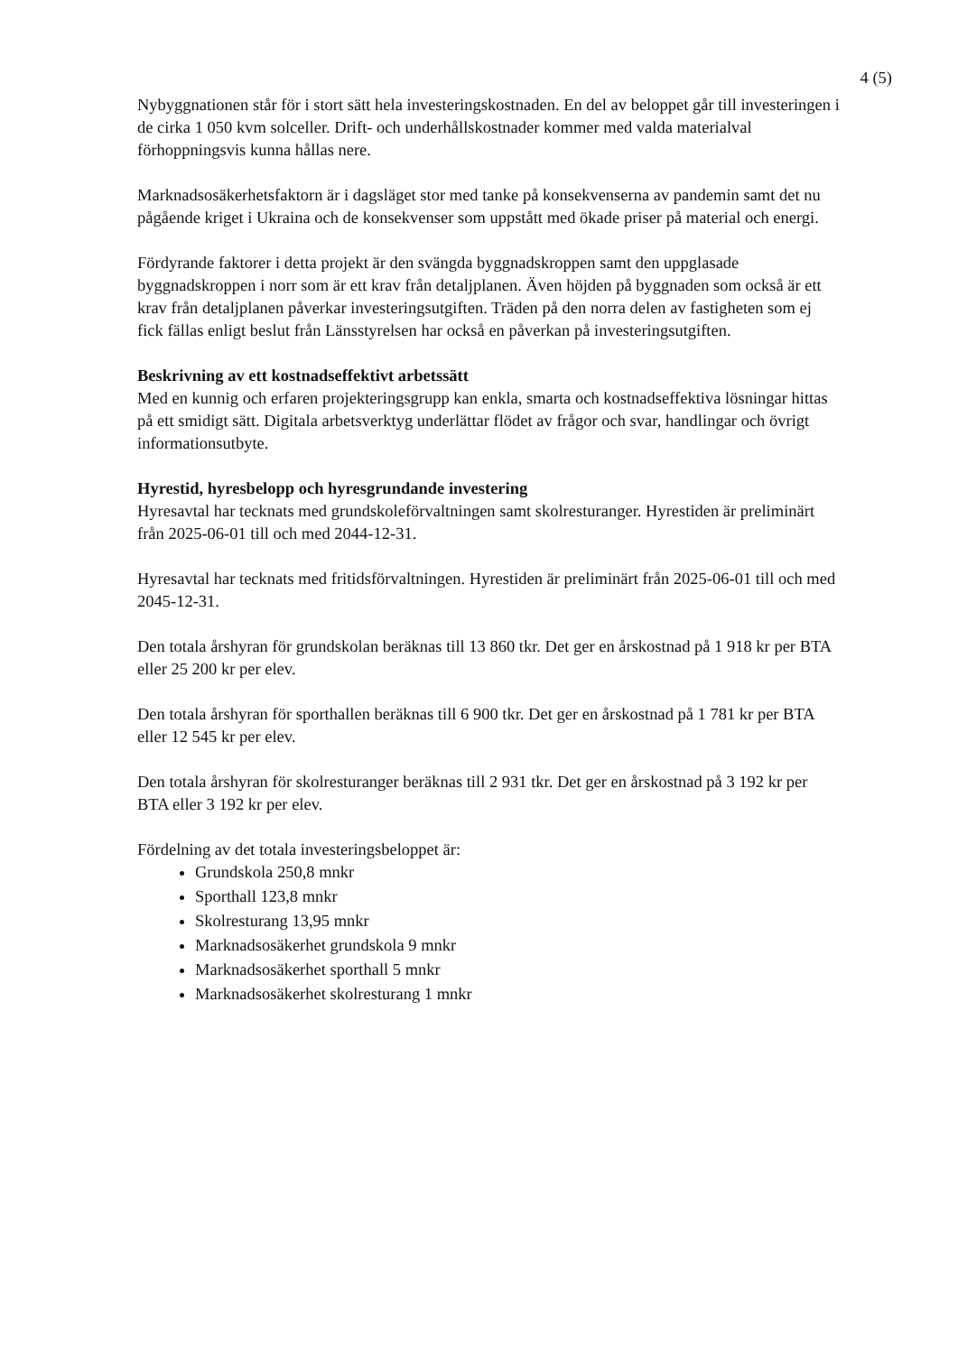4 (5)
Nybyggnationen står för i stort sätt hela investeringskostnaden. En del av beloppet går till investeringen i de cirka 1 050 kvm solceller. Drift- och underhållskostnader kommer med valda materialval förhoppningsvis kunna hållas nere.
Marknadsosäkerhetsfaktorn är i dagsläget stor med tanke på konsekvenserna av pandemin samt det nu pågående kriget i Ukraina och de konsekvenser som uppstått med ökade priser på material och energi.
Fördyrande faktorer i detta projekt är den svängda byggnadskroppen samt den uppglasade byggnadskroppen i norr som är ett krav från detaljplanen. Även höjden på byggnaden som också är ett krav från detaljplanen påverkar investeringsutgiften. Träden på den norra delen av fastigheten som ej fick fällas enligt beslut från Länsstyrelsen har också en påverkan på investeringsutgiften.
Beskrivning av ett kostnadseffektivt arbetssätt
Med en kunnig och erfaren projekteringsgrupp kan enkla, smarta och kostnadseffektiva lösningar hittas på ett smidigt sätt. Digitala arbetsverktyg underlättar flödet av frågor och svar, handlingar och övrigt informationsutbyte.
Hyrestid, hyresbelopp och hyresgrundande investering
Hyresavtal har tecknats med grundskoleförvaltningen samt skolresturanger. Hyrestiden är preliminärt från 2025-06-01 till och med 2044-12-31.
Hyresavtal har tecknats med fritidsförvaltningen. Hyrestiden är preliminärt från 2025-06-01 till och med 2045-12-31.
Den totala årshyran för grundskolan beräknas till 13 860 tkr. Det ger en årskostnad på 1 918 kr per BTA eller 25 200 kr per elev.
Den totala årshyran för sporthallen beräknas till 6 900 tkr. Det ger en årskostnad på 1 781 kr per BTA eller 12 545 kr per elev.
Den totala årshyran för skolresturanger beräknas till 2 931 tkr. Det ger en årskostnad på 3 192 kr per BTA eller 3 192 kr per elev.
Fördelning av det totala investeringsbeloppet är:
Grundskola 250,8 mnkr
Sporthall 123,8 mnkr
Skolresturang 13,95 mnkr
Marknadsosäkerhet grundskola 9 mnkr
Marknadsosäkerhet sporthall 5 mnkr
Marknadsosäkerhet skolresturang 1 mnkr